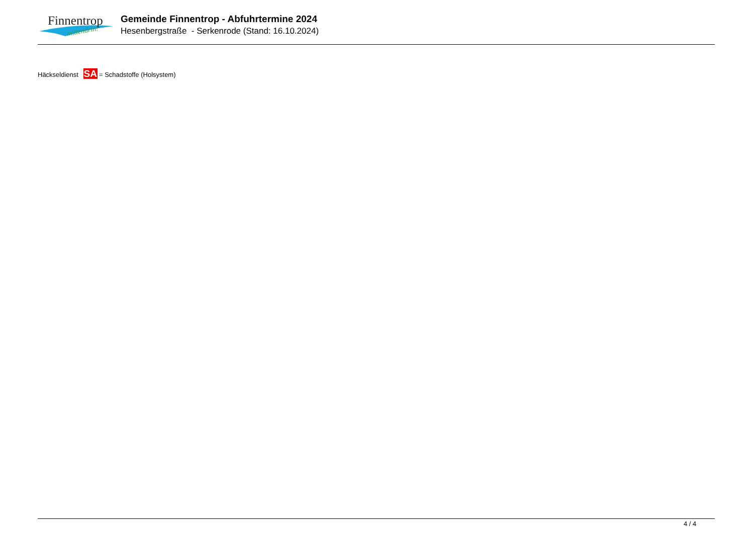Finnentrop
mittendrin!
Gemeinde Finnentrop - Abfuhrtermine 2024
Hesenbergstraße - Serkenrode (Stand: 16.10.2024)
Häckseldienst SA = Schadstoffe (Holsystem)
4 / 4